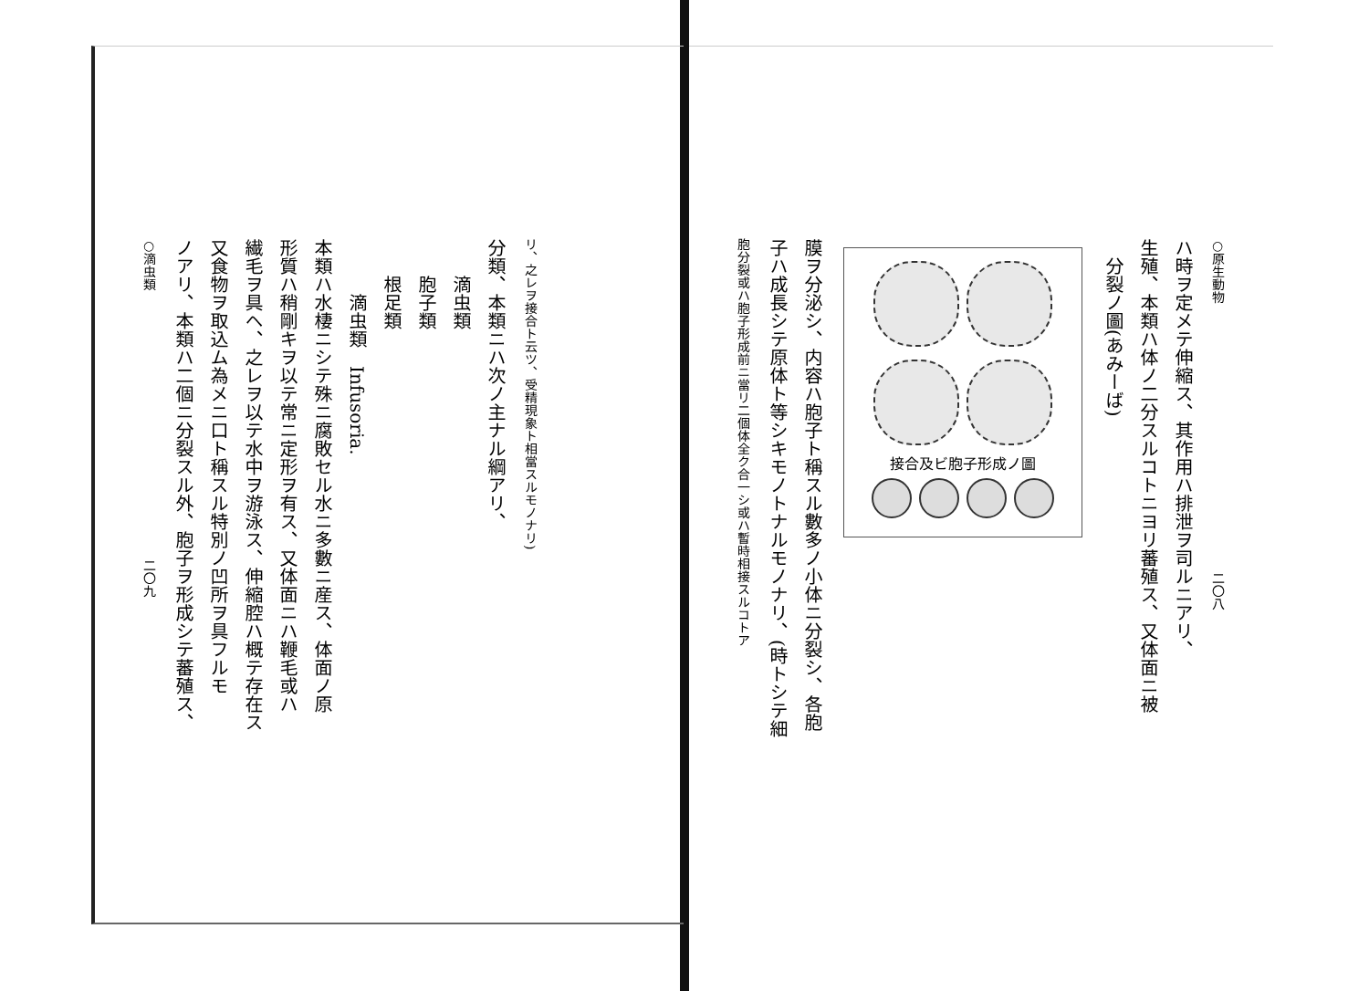○原生動物　　　　　　　　　　　　　　　　　　　　　二〇八
ハ時ヲ定メテ伸縮ス、其作用ハ排泄ヲ司ルニアリ、
生殖、本類ハ体ノ二分スルコトニヨリ蕃殖ス、又体面ニ被
　分裂ノ圖(あみーば)
接合及ビ胞子形成ノ圖
膜ヲ分泌シ、内容ハ胞子ト稱スル數多ノ小体ニ分裂シ、各胞
子ハ成長シテ原体ト等シキモノトナルモノナリ、(時トシテ細
胞分裂或ハ胞子形成前ニ當リ二個体全ク合一シ或ハ暫時相接スルコトア
リ、之レヲ接合ト云ツ、受精現象ト相當スルモノナリ)
分類、本類ニハ次ノ主ナル綱アリ、
　　滴虫類
　　胞子類
　　根足類
　　　滴虫類　Infusoria.
本類ハ水棲ニシテ殊ニ腐敗セル水ニ多數ニ産ス、体面ノ原
形質ハ稍剛キヲ以テ常ニ定形ヲ有ス、又体面ニハ鞭毛或ハ
繊毛ヲ具ヘ、之レヲ以テ水中ヲ游泳ス、伸縮腔ハ概テ存在ス
又食物ヲ取込ム為メニ口ト稱スル特別ノ凹所ヲ具フルモ
ノアリ、本類ハ二個ニ分裂スル外、胞子ヲ形成シテ蕃殖ス、
○滴虫類　　　　　　　　　　　　　　　　　　　　　二〇九